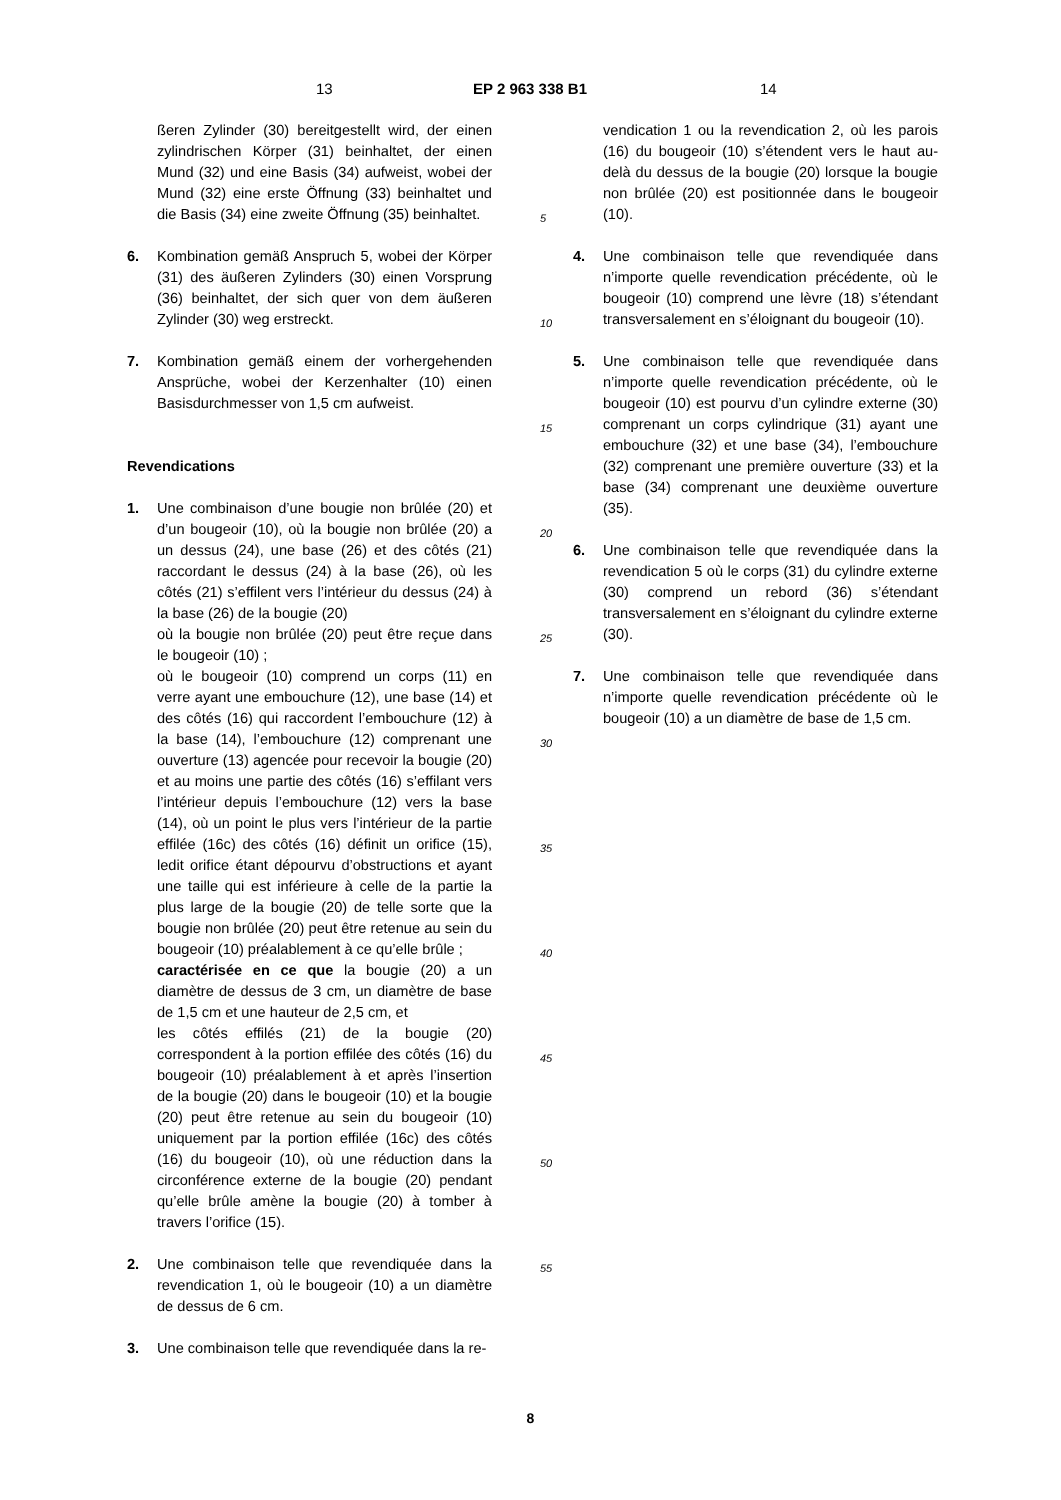13 EP 2 963 338 B1 14
ßeren Zylinder (30) bereitgestellt wird, der einen zylindrischen Körper (31) beinhaltet, der einen Mund (32) und eine Basis (34) aufweist, wobei der Mund (32) eine erste Öffnung (33) beinhaltet und die Basis (34) eine zweite Öffnung (35) beinhaltet.
6. Kombination gemäß Anspruch 5, wobei der Körper (31) des äußeren Zylinders (30) einen Vorsprung (36) beinhaltet, der sich quer von dem äußeren Zylinder (30) weg erstreckt.
7. Kombination gemäß einem der vorhergehenden Ansprüche, wobei der Kerzenhalter (10) einen Basisdurchmesser von 1,5 cm aufweist.
Revendications
1. Une combinaison d’une bougie non brûlée (20) et d’un bougeoir (10), où la bougie non brûlée (20) a un dessus (24), une base (26) et des côtés (21) raccordant le dessus (24) à la base (26), où les côtés (21) s’effilent vers l’intérieur du dessus (24) à la base (26) de la bougie (20)
où la bougie non brûlée (20) peut être reçue dans le bougeoir (10) ;
où le bougeoir (10) comprend un corps (11) en verre ayant une embouchure (12), une base (14) et des côtés (16) qui raccordent l’embouchure (12) à la base (14), l’embouchure (12) comprenant une ouverture (13) agencée pour recevoir la bougie (20) et au moins une partie des côtés (16) s’effilant vers l’intérieur depuis l’embouchure (12) vers la base (14), où un point le plus vers l’intérieur de la partie effilée (16c) des côtés (16) définit un orifice (15), ledit orifice étant dépourvu d’obstructions et ayant une taille qui est inférieure à celle de la partie la plus large de la bougie (20) de telle sorte que la bougie non brûlée (20) peut être retenue au sein du bougeoir (10) préalablement à ce qu’elle brûle ;
caractérisée en ce que la bougie (20) a un diamètre de dessus de 3 cm, un diamètre de base de 1,5 cm et une hauteur de 2,5 cm, et
les côtés effilés (21) de la bougie (20) correspondent à la portion effilée des côtés (16) du bougeoir (10) préalablement à et après l’insertion de la bougie (20) dans le bougeoir (10) et la bougie (20) peut être retenue au sein du bougeoir (10) uniquement par la portion effilée (16c) des côtés (16) du bougeoir (10), où une réduction dans la circonférence externe de la bougie (20) pendant qu’elle brûle amène la bougie (20) à tomber à travers l’orifice (15).
2. Une combinaison telle que revendiquée dans la revendication 1, où le bougeoir (10) a un diamètre de dessus de 6 cm.
3. Une combinaison telle que revendiquée dans la re-
5
10
15
20
25
30
35
40
45
50
55
vendication 1 ou la revendication 2, où les parois (16) du bougeoir (10) s’étendent vers le haut au-delà du dessus de la bougie (20) lorsque la bougie non brûlée (20) est positionnée dans le bougeoir (10).
4. Une combinaison telle que revendiquée dans n’importe quelle revendication précédente, où le bougeoir (10) comprend une lèvre (18) s’étendant transversalement en s’éloignant du bougeoir (10).
5. Une combinaison telle que revendiquée dans n’importe quelle revendication précédente, où le bougeoir (10) est pourvu d’un cylindre externe (30) comprenant un corps cylindrique (31) ayant une embouchure (32) et une base (34), l’embouchure (32) comprenant une première ouverture (33) et la base (34) comprenant une deuxième ouverture (35).
6. Une combinaison telle que revendiquée dans la revendication 5 où le corps (31) du cylindre externe (30) comprend un rebord (36) s’étendant transversalement en s’éloignant du cylindre externe (30).
7. Une combinaison telle que revendiquée dans n’importe quelle revendication précédente où le bougeoir (10) a un diamètre de base de 1,5 cm.
8